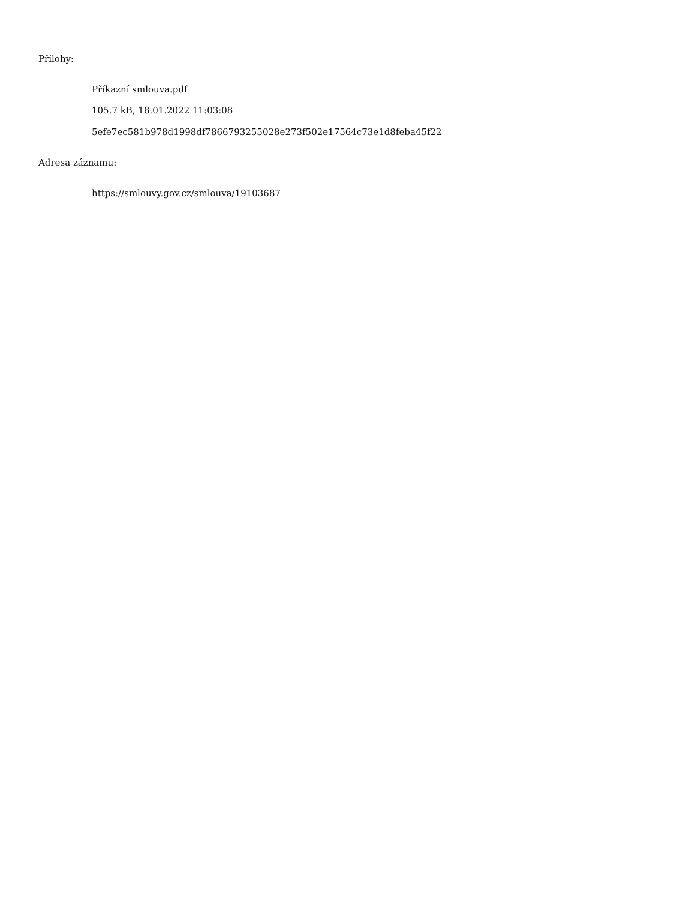Přílohy:
Příkazní smlouva.pdf
105.7 kB, 18.01.2022 11:03:08
5efe7ec581b978d1998df7866793255028e273f502e17564c73e1d8feba45f22
Adresa záznamu:
https://smlouvy.gov.cz/smlouva/19103687